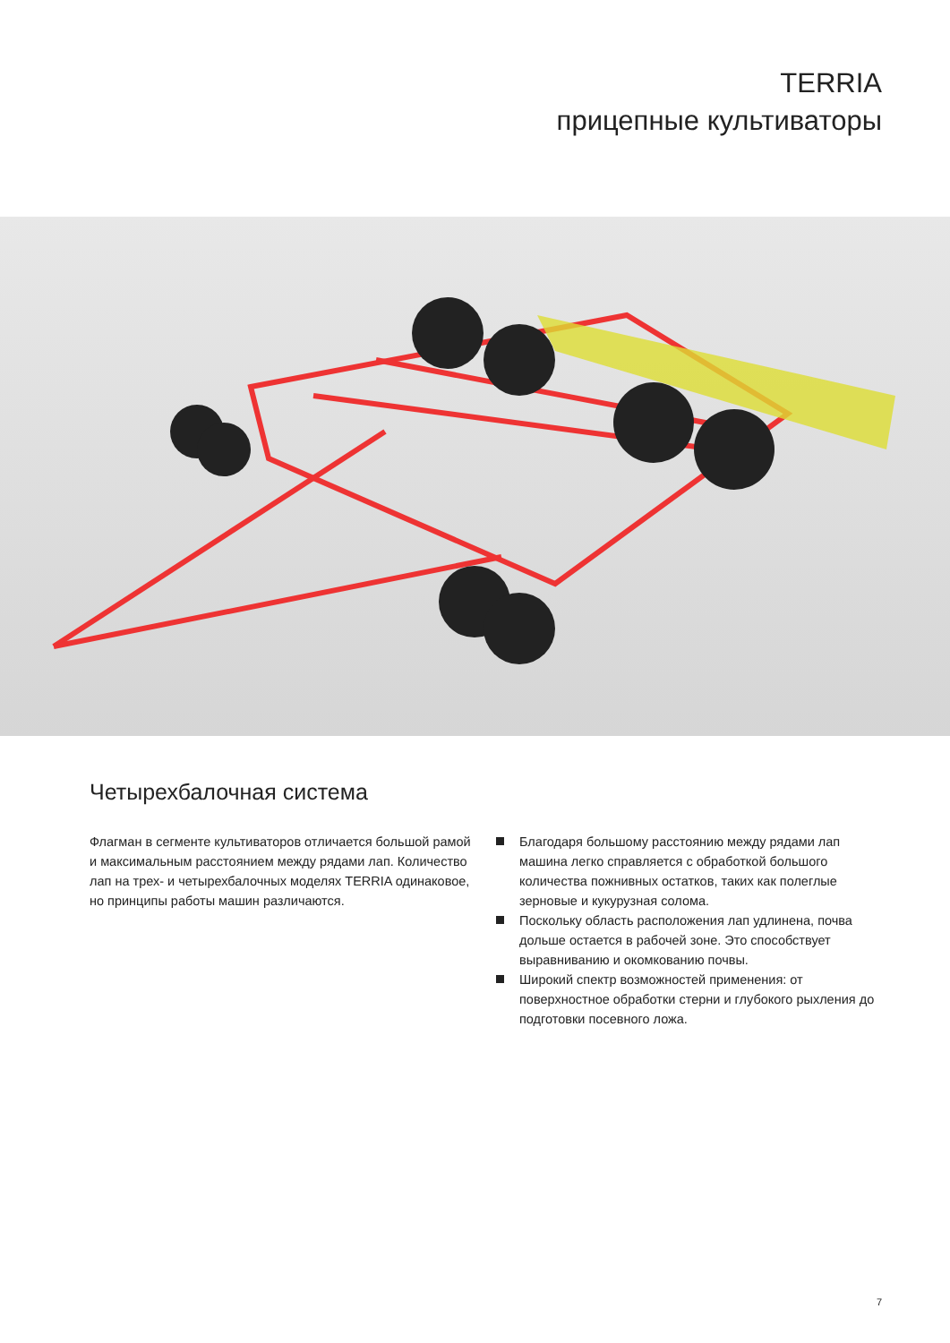TERRIA
прицепные культиваторы
Четырехбалочная система
Флагман в сегменте культиваторов отличается большой рамой и максимальным расстоянием между рядами лап. Количество лап на трех- и четырехбалочных моделях TERRIA одинаковое, но принципы работы машин различаются.
Благодаря большому расстоянию между рядами лап машина легко справляется с обработкой большого количества пожнивных остатков, таких как полеглые зерновые и кукурузная солома.
Поскольку область расположения лап удлинена, почва дольше остается в рабочей зоне. Это способствует выравниванию и окомкованию почвы.
Широкий спектр возможностей применения: от поверхностное обработки стерни и глубокого рыхления до подготовки посевного ложа.
7